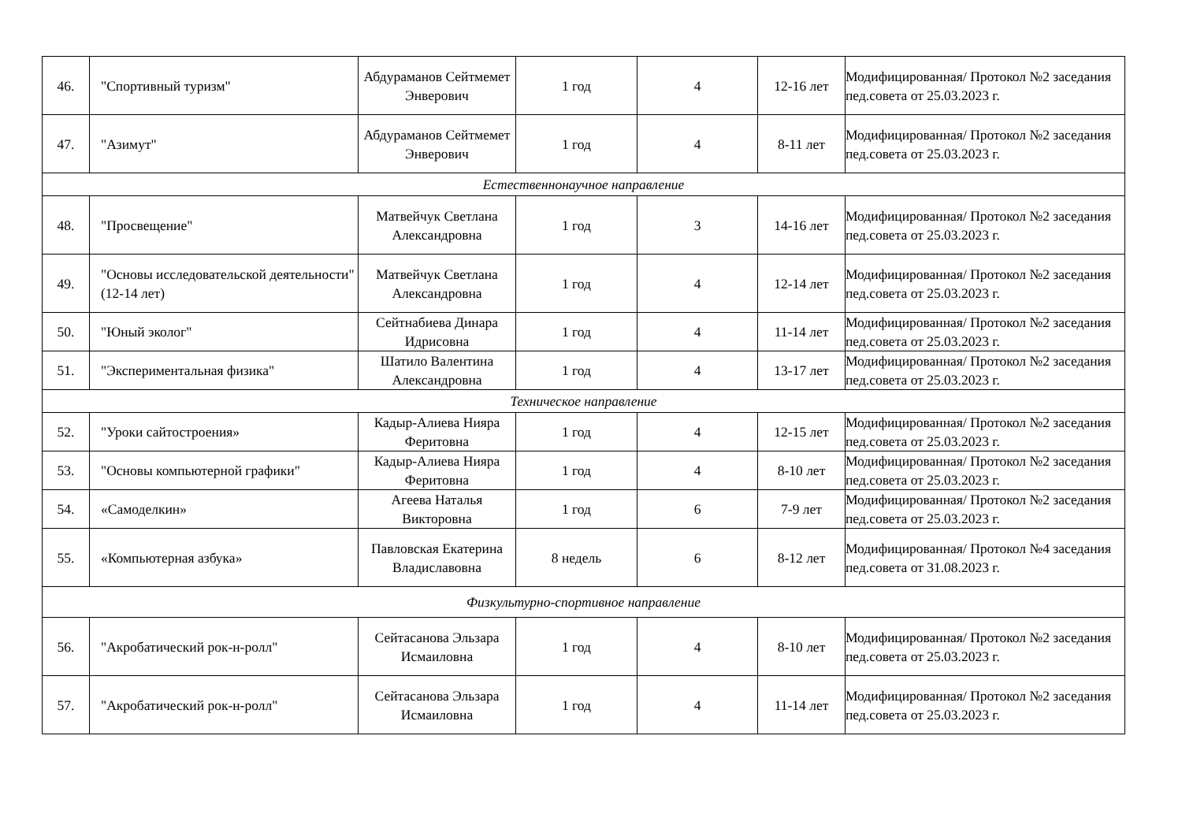| 46. | "Спортивный туризм" | Абдураманов Сейтмемет Энверович | 1 год | 4 | 12-16 лет | Модифицированная/ Протокол №2 заседания пед.совета от 25.03.2023 г. |
| 47. | "Азимут" | Абдураманов Сейтмемет Энверович | 1 год | 4 | 8-11 лет | Модифицированная/ Протокол №2 заседания пед.совета от 25.03.2023 г. |
| Естественнонаучное направление | | | | | | |
| 48. | "Просвещение" | Матвейчук Светлана Александровна | 1 год | 3 | 14-16 лет | Модифицированная/ Протокол №2 заседания пед.совета от 25.03.2023 г. |
| 49. | "Основы исследовательской деятельности" (12-14 лет) | Матвейчук Светлана Александровна | 1 год | 4 | 12-14 лет | Модифицированная/ Протокол №2 заседания пед.совета от 25.03.2023 г. |
| 50. | "Юный эколог" | Сейтнабиева Динара Идрисовна | 1 год | 4 | 11-14 лет | Модифицированная/ Протокол №2 заседания пед.совета от 25.03.2023 г. |
| 51. | "Экспериментальная физика" | Шатило Валентина Александровна | 1 год | 4 | 13-17 лет | Модифицированная/ Протокол №2 заседания пед.совета от 25.03.2023 г. |
| Техническое направление | | | | | | |
| 52. | "Уроки сайтостроения» | Кадыр-Алиева Нияра Феритовна | 1 год | 4 | 12-15 лет | Модифицированная/ Протокол №2 заседания пед.совета от 25.03.2023 г. |
| 53. | "Основы компьютерной графики" | Кадыр-Алиева Нияра Феритовна | 1 год | 4 | 8-10 лет | Модифицированная/ Протокол №2 заседания пед.совета от 25.03.2023 г. |
| 54. | «Самоделкин» | Агеева Наталья Викторовна | 1 год | 6 | 7-9 лет | Модифицированная/ Протокол №2 заседания пед.совета от 25.03.2023 г. |
| 55. | «Компьютерная азбука» | Павловская Екатерина Владиславовна | 8 недель | 6 | 8-12 лет | Модифицированная/ Протокол №4 заседания пед.совета от 31.08.2023 г. |
| Физкультурно-спортивное направление | | | | | | |
| 56. | "Акробатический рок-н-ролл" | Сейтасанова Эльзара Исмаиловна | 1 год | 4 | 8-10 лет | Модифицированная/ Протокол №2 заседания пед.совета от 25.03.2023 г. |
| 57. | "Акробатический рок-н-ролл" | Сейтасанова Эльзара Исмаиловна | 1 год | 4 | 11-14 лет | Модифицированная/ Протокол №2 заседания пед.совета от 25.03.2023 г. |